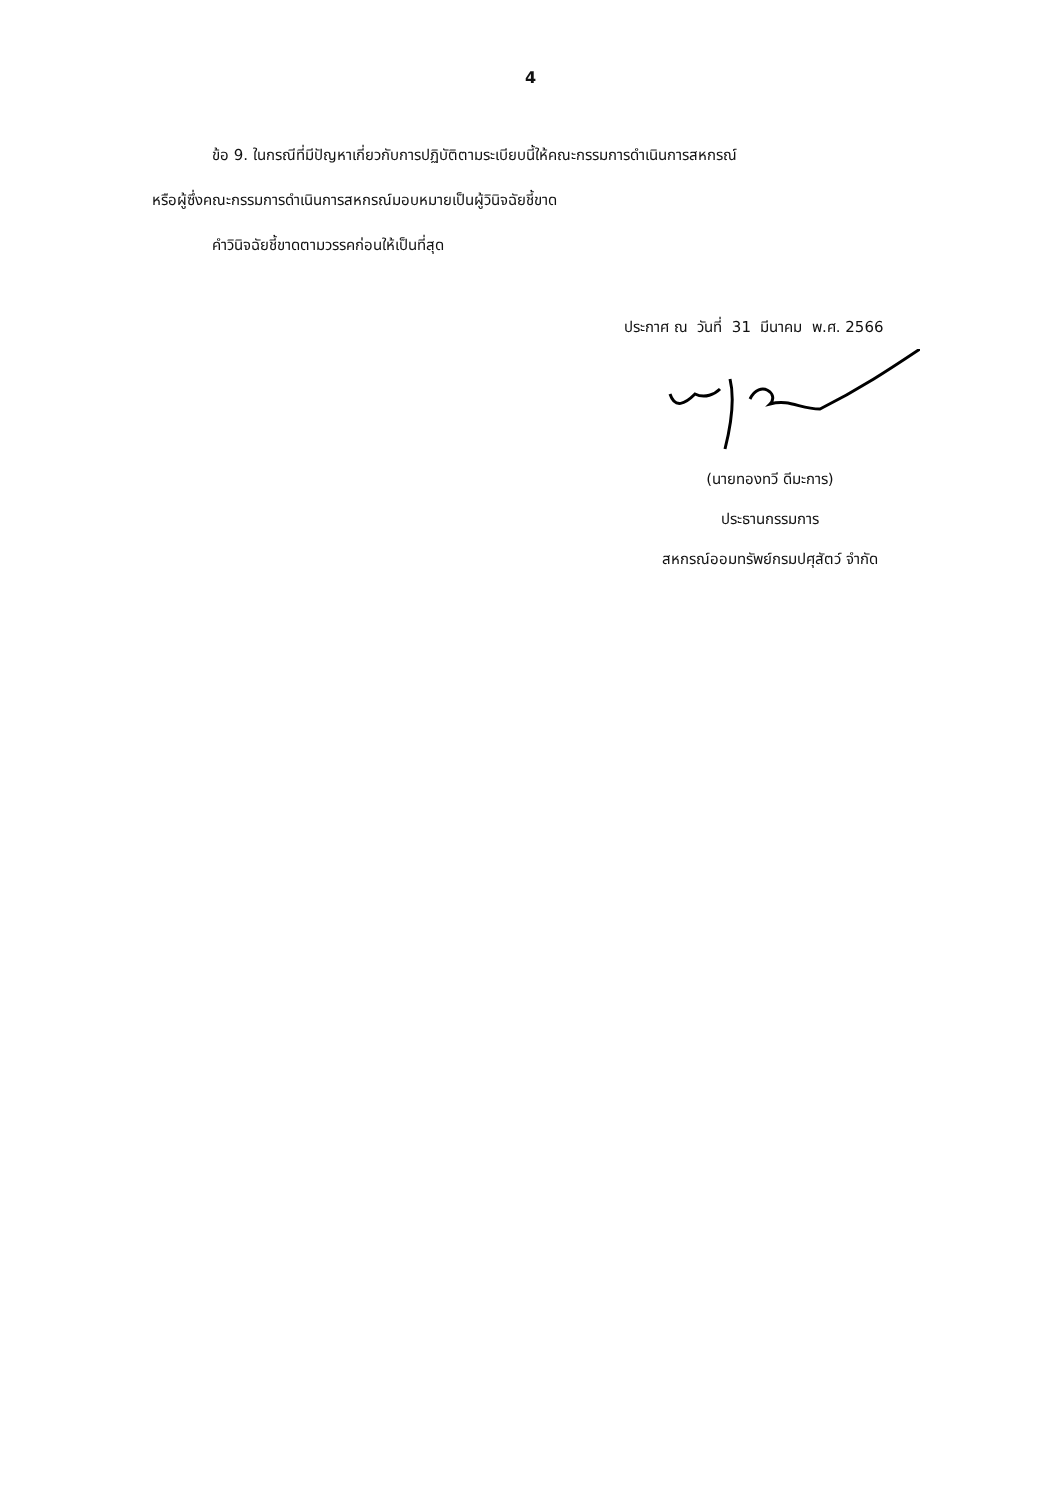4
ข้อ 9. ในกรณีที่มีปัญหาเกี่ยวกับการปฏิบัติตามระเบียบนี้ให้คณะกรรมการดำเนินการสหกรณ์
หรือผู้ซึ่งคณะกรรมการดำเนินการสหกรณ์มอบหมายเป็นผู้วินิจฉัยชี้ขาด
คำวินิจฉัยชี้ขาดตามวรรคก่อนให้เป็นที่สุด
ประกาศ ณ วันที่ 31 มีนาคม พ.ศ. 2566
(นายทองทวี ดีมะการ)
ประธานกรรมการ
สหกรณ์ออมทรัพย์กรมปศุสัตว์ จำกัด